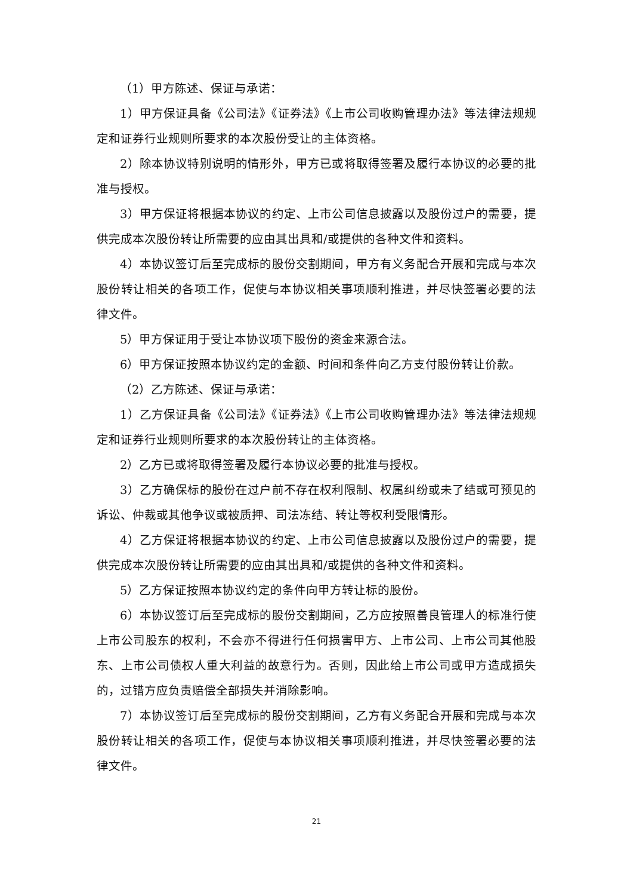（1）甲方陈述、保证与承诺：
1）甲方保证具备《公司法》《证券法》《上市公司收购管理办法》等法律法规规定和证券行业规则所要求的本次股份受让的主体资格。
2）除本协议特别说明的情形外，甲方已或将取得签署及履行本协议的必要的批准与授权。
3）甲方保证将根据本协议的约定、上市公司信息披露以及股份过户的需要，提供完成本次股份转让所需要的应由其出具和/或提供的各种文件和资料。
4）本协议签订后至完成标的股份交割期间，甲方有义务配合开展和完成与本次股份转让相关的各项工作，促使与本协议相关事项顺利推进，并尽快签署必要的法律文件。
5）甲方保证用于受让本协议项下股份的资金来源合法。
6）甲方保证按照本协议约定的金额、时间和条件向乙方支付股份转让价款。
（2）乙方陈述、保证与承诺：
1）乙方保证具备《公司法》《证券法》《上市公司收购管理办法》等法律法规规定和证券行业规则所要求的本次股份转让的主体资格。
2）乙方已或将取得签署及履行本协议必要的批准与授权。
3）乙方确保标的股份在过户前不存在权利限制、权属纠纷或未了结或可预见的诉讼、仲裁或其他争议或被质押、司法冻结、转让等权利受限情形。
4）乙方保证将根据本协议的约定、上市公司信息披露以及股份过户的需要，提供完成本次股份转让所需要的应由其出具和/或提供的各种文件和资料。
5）乙方保证按照本协议约定的条件向甲方转让标的股份。
6）本协议签订后至完成标的股份交割期间，乙方应按照善良管理人的标准行使上市公司股东的权利，不会亦不得进行任何损害甲方、上市公司、上市公司其他股东、上市公司债权人重大利益的故意行为。否则，因此给上市公司或甲方造成损失的，过错方应负责赔偿全部损失并消除影响。
7）本协议签订后至完成标的股份交割期间，乙方有义务配合开展和完成与本次股份转让相关的各项工作，促使与本协议相关事项顺利推进，并尽快签署必要的法律文件。
21